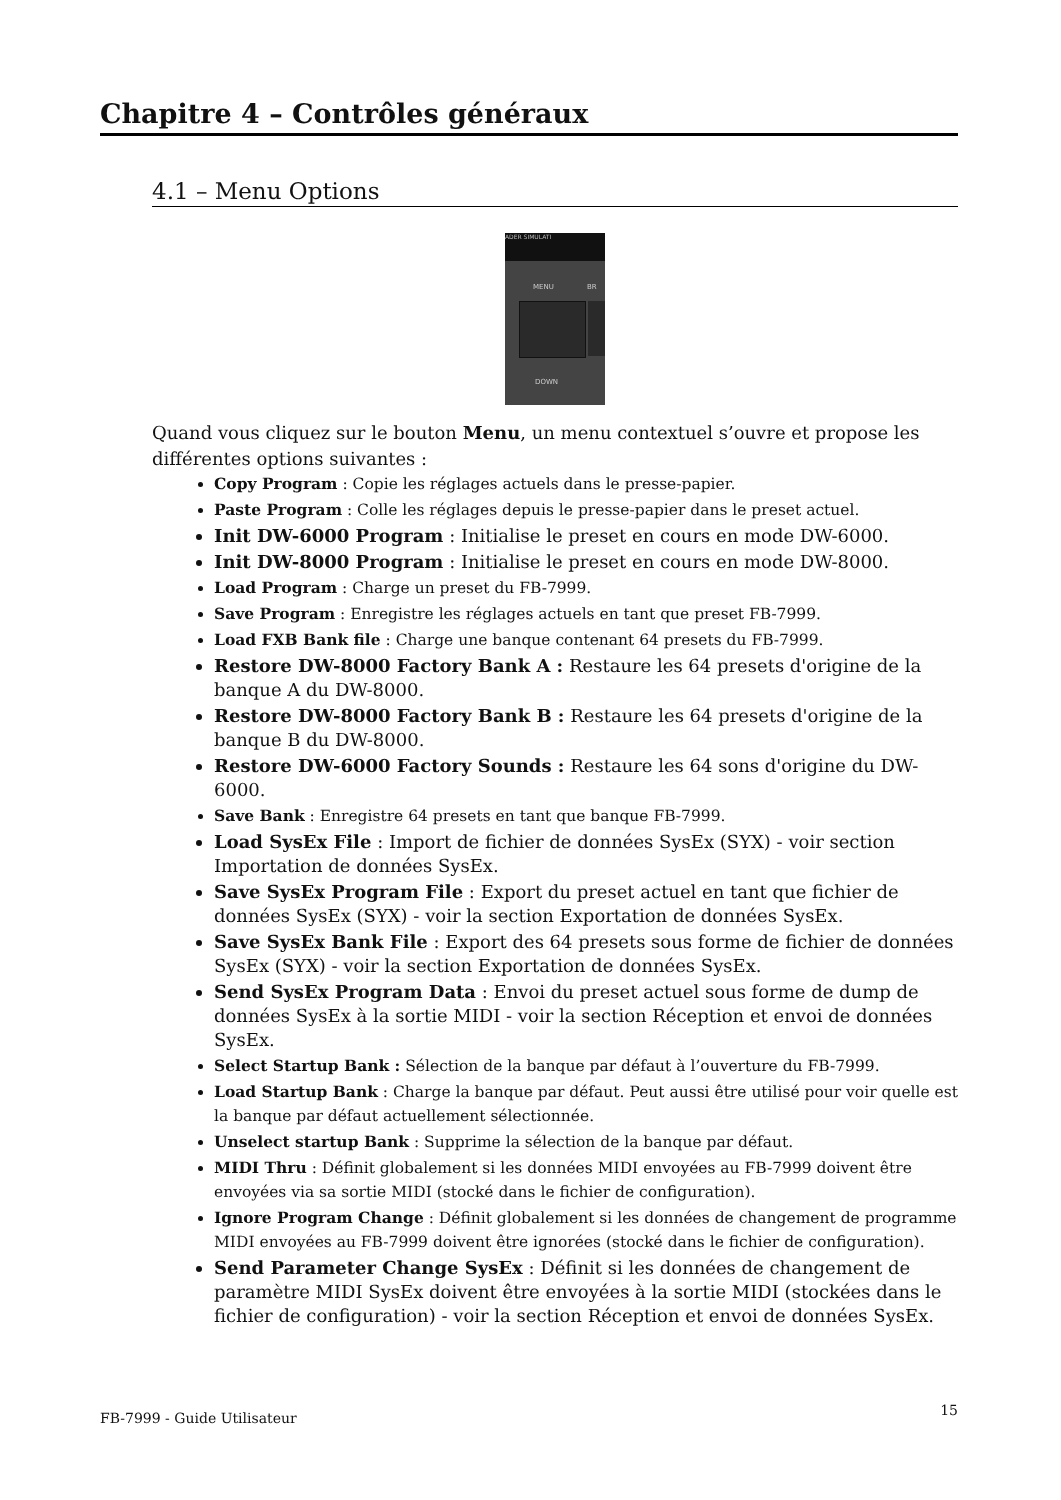Chapitre 4 – Contrôles généraux
4.1 – Menu Options
ADER SIMULATI
MENU BR
DOWN
Quand vous cliquez sur le bouton Menu, un menu contextuel s’ouvre et propose les différentes options suivantes :
Copy Program : Copie les réglages actuels dans le presse-papier.
Paste Program : Colle les réglages depuis le presse-papier dans le preset actuel.
Init DW-6000 Program : Initialise le preset en cours en mode DW-6000.
Init DW-8000 Program : Initialise le preset en cours en mode DW-8000.
Load Program : Charge un preset du FB-7999.
Save Program : Enregistre les réglages actuels en tant que preset FB-7999.
Load FXB Bank file : Charge une banque contenant 64 presets du FB-7999.
Restore DW-8000 Factory Bank A : Restaure les 64 presets d'origine de la banque A du DW-8000.
Restore DW-8000 Factory Bank B : Restaure les 64 presets d'origine de la banque B du DW-8000.
Restore DW-6000 Factory Sounds : Restaure les 64 sons d'origine du DW-6000.
Save Bank : Enregistre 64 presets en tant que banque FB-7999.
Load SysEx File : Import de fichier de données SysEx (SYX) - voir section Importation de données SysEx.
Save SysEx Program File : Export du preset actuel en tant que fichier de données SysEx (SYX) - voir la section Exportation de données SysEx.
Save SysEx Bank File : Export des 64 presets sous forme de fichier de données SysEx (SYX) - voir la section Exportation de données SysEx.
Send SysEx Program Data : Envoi du preset actuel sous forme de dump de données SysEx à la sortie MIDI - voir la section Réception et envoi de données SysEx.
Select Startup Bank : Sélection de la banque par défaut à l’ouverture du FB-7999.
Load Startup Bank : Charge la banque par défaut. Peut aussi être utilisé pour voir quelle est la banque par défaut actuellement sélectionnée.
Unselect startup Bank : Supprime la sélection de la banque par défaut.
MIDI Thru : Définit globalement si les données MIDI envoyées au FB-7999 doivent être envoyées via sa sortie MIDI (stocké dans le fichier de configuration).
Ignore Program Change : Définit globalement si les données de changement de programme MIDI envoyées au FB-7999 doivent être ignorées (stocké dans le fichier de configuration).
Send Parameter Change SysEx : Définit si les données de changement de paramètre MIDI SysEx doivent être envoyées à la sortie MIDI (stockées dans le fichier de configuration) - voir la section Réception et envoi de données SysEx.
FB-7999 - Guide Utilisateur 15